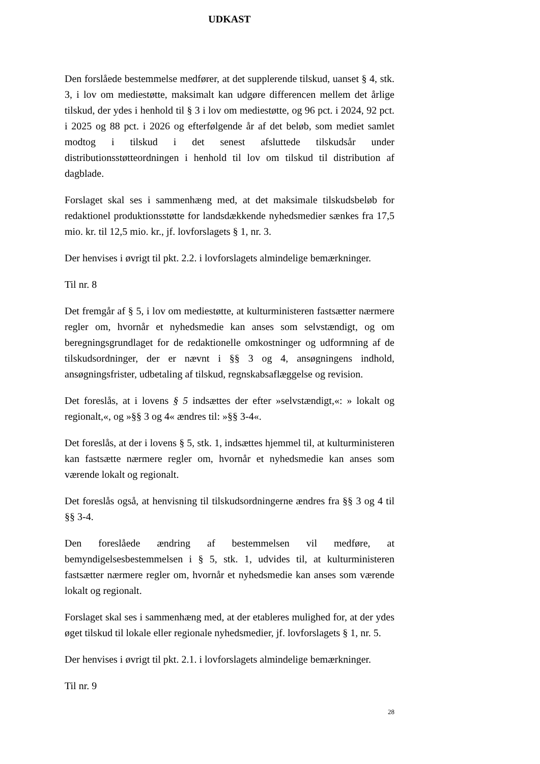UDKAST
Den forslåede bestemmelse medfører, at det supplerende tilskud, uanset § 4, stk. 3, i lov om mediestøtte, maksimalt kan udgøre differencen mellem det årlige tilskud, der ydes i henhold til § 3 i lov om mediestøtte, og 96 pct. i 2024, 92 pct. i 2025 og 88 pct. i 2026 og efterfølgende år af det beløb, som mediet samlet modtog i tilskud i det senest afsluttede tilskudsår under distributionsstøtteordningen i henhold til lov om tilskud til distribution af dagblade.
Forslaget skal ses i sammenhæng med, at det maksimale tilskudsbeløb for redaktionel produktionsstøtte for landsdækkende nyhedsmedier sænkes fra 17,5 mio. kr. til 12,5 mio. kr., jf. lovforslagets § 1, nr. 3.
Der henvises i øvrigt til pkt. 2.2. i lovforslagets almindelige bemærkninger.
Til nr. 8
Det fremgår af § 5, i lov om mediestøtte, at kulturministeren fastsætter nærmere regler om, hvornår et nyhedsmedie kan anses som selvstændigt, og om beregningsgrundlaget for de redaktionelle omkostninger og udformning af de tilskudsordninger, der er nævnt i §§ 3 og 4, ansøgningens indhold, ansøgningsfrister, udbetaling af tilskud, regnskabsaflæggelse og revision.
Det foreslås, at i lovens § 5 indsættes der efter »selvstændigt,«: » lokalt og regionalt,«, og »§§ 3 og 4« ændres til: »§§ 3-4«.
Det foreslås, at der i lovens § 5, stk. 1, indsættes hjemmel til, at kulturministeren kan fastsætte nærmere regler om, hvornår et nyhedsmedie kan anses som værende lokalt og regionalt.
Det foreslås også, at henvisning til tilskudsordningerne ændres fra §§ 3 og 4 til §§ 3-4.
Den foreslåede ændring af bestemmelsen vil medføre, at bemyndigelsesbestemmelsen i § 5, stk. 1, udvides til, at kulturministeren fastsætter nærmere regler om, hvornår et nyhedsmedie kan anses som værende lokalt og regionalt.
Forslaget skal ses i sammenhæng med, at der etableres mulighed for, at der ydes øget tilskud til lokale eller regionale nyhedsmedier, jf. lovforslagets § 1, nr. 5.
Der henvises i øvrigt til pkt. 2.1. i lovforslagets almindelige bemærkninger.
Til nr. 9
28